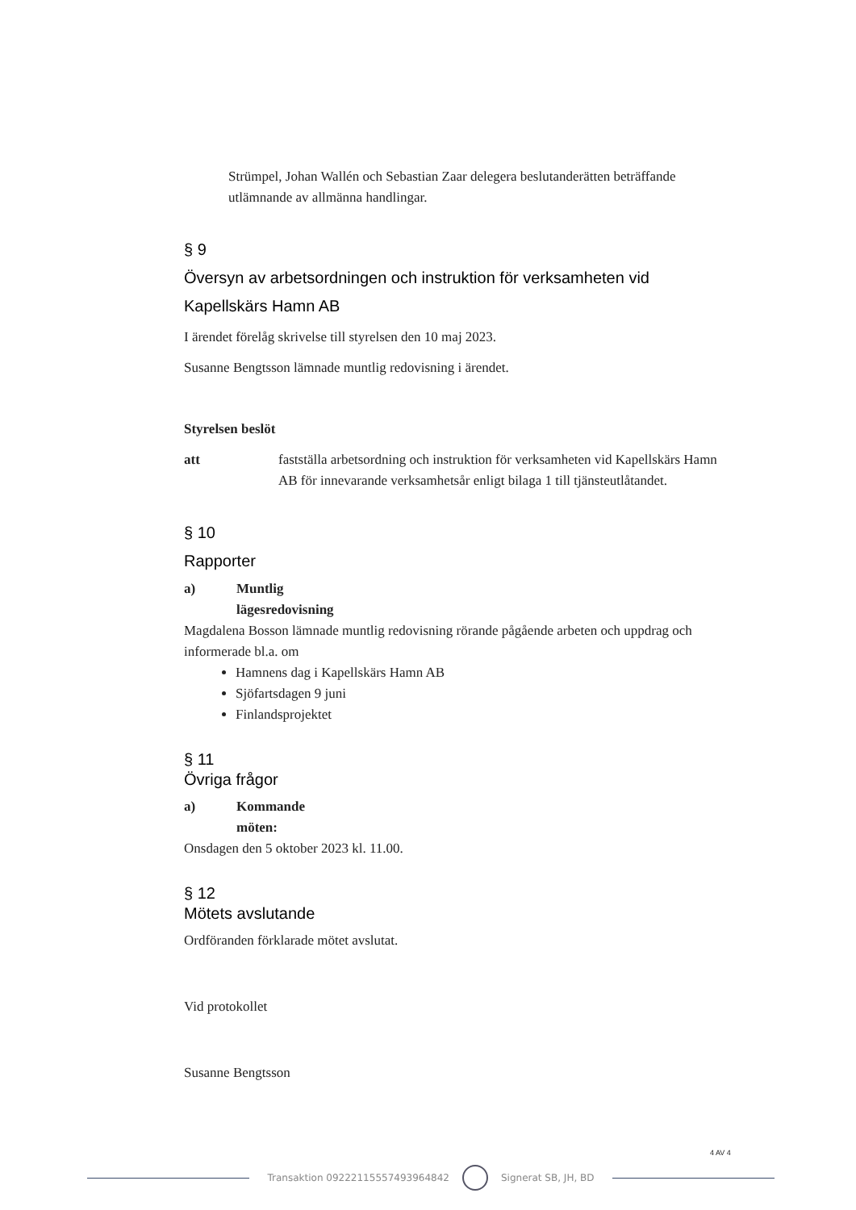Strümpel, Johan Wallén och Sebastian Zaar delegera beslutanderätten beträffande utlämnande av allmänna handlingar.
§ 9
Översyn av arbetsordningen och instruktion för verksamheten vid Kapellskärs Hamn AB
I ärendet förelåg skrivelse till styrelsen den 10 maj 2023.
Susanne Bengtsson lämnade muntlig redovisning i ärendet.
Styrelsen beslöt
att fastställa arbetsordning och instruktion för verksamheten vid Kapellskärs Hamn AB för innevarande verksamhetsår enligt bilaga 1 till tjänsteutlåtandet.
§ 10
Rapporter
a) Muntlig lägesredovisning
Magdalena Bosson lämnade muntlig redovisning rörande pågående arbeten och uppdrag och informerade bl.a. om
Hamnens dag i Kapellskärs Hamn AB
Sjöfartsdagen 9 juni
Finlandsprojektet
§ 11
Övriga frågor
a) Kommande möten:
Onsdagen den 5 oktober 2023 kl. 11.00.
§ 12
Mötets avslutande
Ordföranden förklarade mötet avslutat.
Vid protokollet
Susanne Bengtsson
4 AV 4
Transaktion 09222115557493964842
Signerat SB, JH, BD